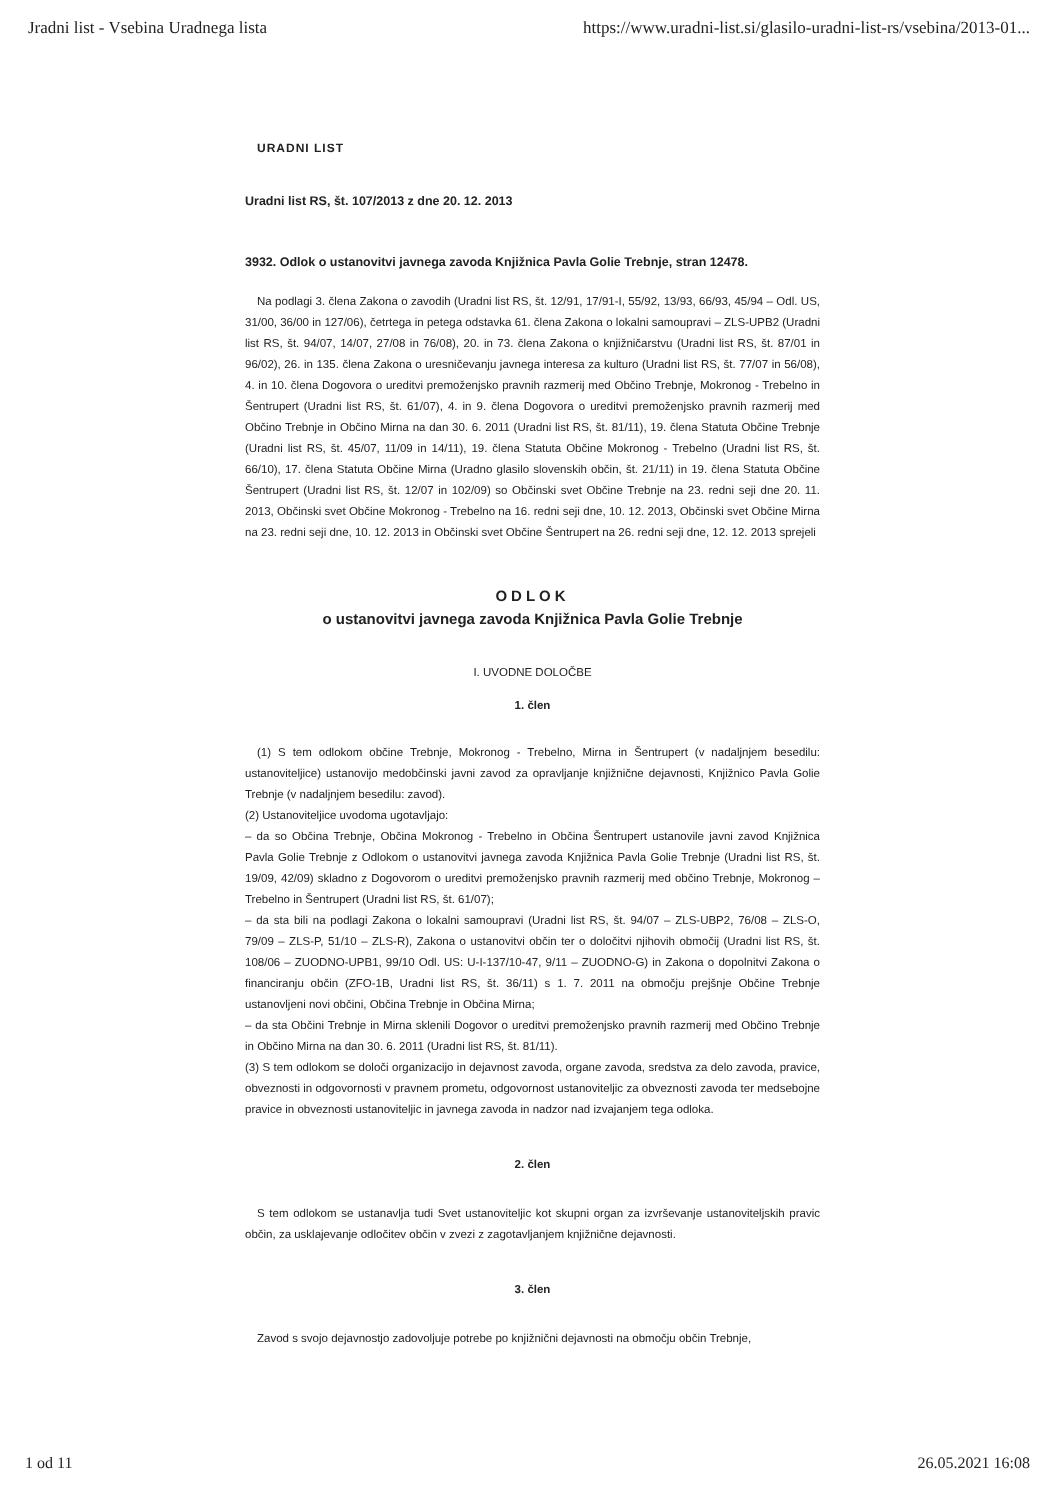Jradni list - Vsebina Uradnega lista https://www.uradni-list.si/glasilo-uradni-list-rs/vsebina/2013-01...
URADNI LIST
Uradni list RS, št. 107/2013 z dne 20. 12. 2013
3932. Odlok o ustanovitvi javnega zavoda Knjižnica Pavla Golie Trebnje, stran 12478.
Na podlagi 3. člena Zakona o zavodih (Uradni list RS, št. 12/91, 17/91-I, 55/92, 13/93, 66/93, 45/94 – Odl. US, 31/00, 36/00 in 127/06), četrtega in petega odstavka 61. člena Zakona o lokalni samoupravi – ZLS-UPB2 (Uradni list RS, št. 94/07, 14/07, 27/08 in 76/08), 20. in 73. člena Zakona o knjižničarstvu (Uradni list RS, št. 87/01 in 96/02), 26. in 135. člena Zakona o uresničevanju javnega interesa za kulturo (Uradni list RS, št. 77/07 in 56/08), 4. in 10. člena Dogovora o ureditvi premoženjsko pravnih razmerij med Občino Trebnje, Mokronog - Trebelno in Šentrupert (Uradni list RS, št. 61/07), 4. in 9. člena Dogovora o ureditvi premoženjsko pravnih razmerij med Občino Trebnje in Občino Mirna na dan 30. 6. 2011 (Uradni list RS, št. 81/11), 19. člena Statuta Občine Trebnje (Uradni list RS, št. 45/07, 11/09 in 14/11), 19. člena Statuta Občine Mokronog - Trebelno (Uradni list RS, št. 66/10), 17. člena Statuta Občine Mirna (Uradno glasilo slovenskih občin, št. 21/11) in 19. člena Statuta Občine Šentrupert (Uradni list RS, št. 12/07 in 102/09) so Občinski svet Občine Trebnje na 23. redni seji dne 20. 11. 2013, Občinski svet Občine Mokronog - Trebelno na 16. redni seji dne, 10. 12. 2013, Občinski svet Občine Mirna na 23. redni seji dne, 10. 12. 2013 in Občinski svet Občine Šentrupert na 26. redni seji dne, 12. 12. 2013 sprejeli
ODLOK
o ustanovitvi javnega zavoda Knjižnica Pavla Golie Trebnje
I. UVODNE DOLOČBE
1. člen
(1) S tem odlokom občine Trebnje, Mokronog - Trebelno, Mirna in Šentrupert (v nadaljnjem besedilu: ustanoviteljice) ustanovijo medobčinski javni zavod za opravljanje knjižnične dejavnosti, Knjižnico Pavla Golie Trebnje (v nadaljnjem besedilu: zavod).
(2) Ustanoviteljice uvodoma ugotavljajo:
– da so Občina Trebnje, Občina Mokronog - Trebelno in Občina Šentrupert ustanovile javni zavod Knjižnica Pavla Golie Trebnje z Odlokom o ustanovitvi javnega zavoda Knjižnica Pavla Golie Trebnje (Uradni list RS, št. 19/09, 42/09) skladno z Dogovorom o ureditvi premoženjsko pravnih razmerij med občino Trebnje, Mokronog – Trebelno in Šentrupert (Uradni list RS, št. 61/07);
– da sta bili na podlagi Zakona o lokalni samoupravi (Uradni list RS, št. 94/07 – ZLS-UBP2, 76/08 – ZLS-O, 79/09 – ZLS-P, 51/10 – ZLS-R), Zakona o ustanovitvi občin ter o določitvi njihovih območij (Uradni list RS, št. 108/06 – ZUODNO-UPB1, 99/10 Odl. US: U-I-137/10-47, 9/11 – ZUODNO-G) in Zakona o dopolnitvi Zakona o financiranju občin (ZFO-1B, Uradni list RS, št. 36/11) s 1. 7. 2011 na območju prejšnje Občine Trebnje ustanovljeni novi občini, Občina Trebnje in Občina Mirna;
– da sta Občini Trebnje in Mirna sklenili Dogovor o ureditvi premoženjsko pravnih razmerij med Občino Trebnje in Občino Mirna na dan 30. 6. 2011 (Uradni list RS, št. 81/11).
(3) S tem odlokom se določi organizacijo in dejavnost zavoda, organe zavoda, sredstva za delo zavoda, pravice, obveznosti in odgovornosti v pravnem prometu, odgovornost ustanoviteljic za obveznosti zavoda ter medsebojne pravice in obveznosti ustanoviteljic in javnega zavoda in nadzor nad izvajanjem tega odloka.
2. člen
S tem odlokom se ustanavlja tudi Svet ustanoviteljic kot skupni organ za izvrševanje ustanoviteljskih pravic občin, za usklajevanje odločitev občin v zvezi z zagotavljanjem knjižnične dejavnosti.
3. člen
Zavod s svojo dejavnostjo zadovoljuje potrebe po knjižnični dejavnosti na območju občin Trebnje,
1 od 11 26.05.2021 16:08